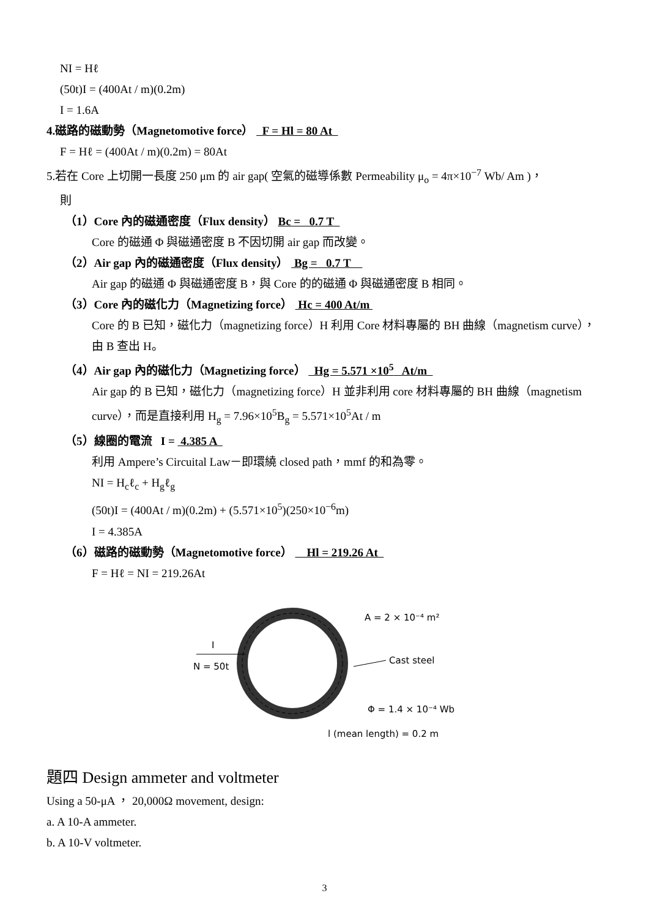NI = Hℓ
(50t)I = (400At / m)(0.2m)
I = 1.6A
4.磁路的磁動勢（Magnetomotive force） F = Hl = 80 At
F = Hℓ = (400At / m)(0.2m) = 80At
5.若在 Core 上切開一長度 250 μm 的 air gap( 空氣的磁導係數 Permeability μ<sub>o</sub> = 4π×10<sup>−7</sup> Wb/ Am )，
則
（1）Core 內的磁通密度（Flux density） Bc = 0.7 T
Core 的磁通 Φ 與磁通密度 B 不因切開 air gap 而改變。
（2）Air gap 內的磁通密度（Flux density） Bg = 0.7 T
Air gap 的磁通 Φ 與磁通密度 B，與 Core 的的磁通 Φ 與磁通密度 B 相同。
（3）Core 內的磁化力（Magnetizing force） Hc = 400 At/m
Core 的 B 已知，磁化力（magnetizing force）H 利用 Core 材料專屬的 BH 曲線（magnetism curve），由 B 查出 H。
（4）Air gap 內的磁化力（Magnetizing force） Hg = 5.571 ×10<sup>5</sup> At/m
Air gap 的 B 已知，磁化力（magnetizing force）H 並非利用 core 材料專屬的 BH 曲線（magnetism curve），而是直接利用 H<sub>g</sub> = 7.96×10<sup>5</sup>B<sub>g</sub> = 5.571×10<sup>5</sup>At / m
（5）線圈的電流 I = 4.385 A
利用 Ampere’s Circuital Law－即環繞 closed path，mmf 的和為零。
NI = H<sub>c</sub>ℓ<sub>c</sub> + H<sub>g</sub>ℓ<sub>g</sub>
(50t)I = (400At / m)(0.2m) + (5.571×10<sup>5</sup>)(250×10<sup>−6</sup>m)
I = 4.385A
（6）磁路的磁動勢（Magnetomotive force） Hl = 219.26 At
F = Hℓ = NI = 219.26At
I
N = 50t
A = 2 × 10⁻⁴ m²
Cast steel
Φ = 1.4 × 10⁻⁴ Wb
l (mean length) = 0.2 m
題四 Design ammeter and voltmeter
Using a 50-μA ， 20,000Ω movement, design:
a. A 10-A ammeter.
b. A 10-V voltmeter.
3